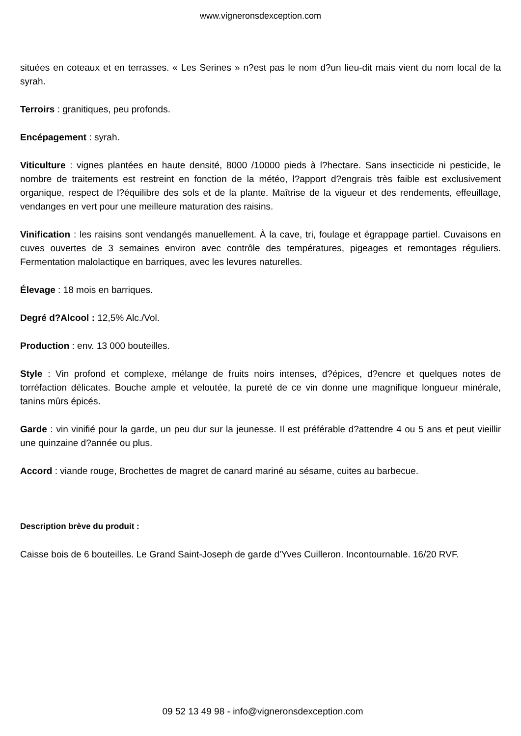www.vigneronsdexception.com
situées en coteaux et en terrasses. « Les Serines » n?est pas le nom d?un lieu-dit mais vient du nom local de la syrah.
Terroirs : granitiques, peu profonds.
Encépagement : syrah.
Viticulture : vignes plantées en haute densité, 8000 /10000 pieds à l?hectare. Sans insecticide ni pesticide, le nombre de traitements est restreint en fonction de la météo, l?apport d?engrais très faible est exclusivement organique, respect de l?équilibre des sols et de la plante. Maîtrise de la vigueur et des rendements, effeuillage, vendanges en vert pour une meilleure maturation des raisins.
Vinification : les raisins sont vendangés manuellement. À la cave, tri, foulage et égrappage partiel. Cuvaisons en cuves ouvertes de 3 semaines environ avec contrôle des températures, pigeages et remontages réguliers. Fermentation malolactique en barriques, avec les levures naturelles.
Élevage : 18 mois en barriques.
Degré d?Alcool : 12,5% Alc./Vol.
Production : env. 13 000 bouteilles.
Style : Vin profond et complexe, mélange de fruits noirs intenses, d?épices, d?encre et quelques notes de torréfaction délicates. Bouche ample et veloutée, la pureté de ce vin donne une magnifique longueur minérale, tanins mûrs épicés.
Garde : vin vinifié pour la garde, un peu dur sur la jeunesse. Il est préférable d?attendre 4 ou 5 ans et peut vieillir une quinzaine d?année ou plus.
Accord : viande rouge, Brochettes de magret de canard mariné au sésame, cuites au barbecue.
Description brève du produit :
Caisse bois de 6 bouteilles. Le Grand Saint-Joseph de garde d'Yves Cuilleron. Incontournable. 16/20 RVF.
09 52 13 49 98 - info@vigneronsdexception.com